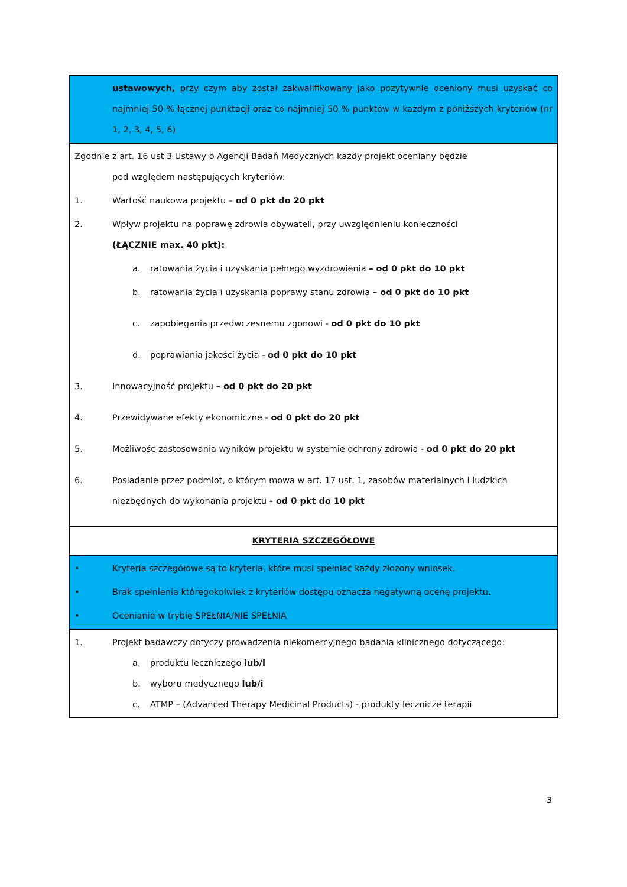| ustawowych, przy czym aby został zakwalifikowany jako pozytywnie oceniony musi uzyskać co najmniej 50 % łącznej punktacji oraz co najmniej 50 % punktów w każdym z poniższych kryteriów (nr 1, 2, 3, 4, 5, 6) |
| Zgodnie z art. 16 ust 3 Ustawy o Agencji Badań Medycznych każdy projekt oceniany będzie pod względem następujących kryteriów: 1. Wartość naukowa projektu – od 0 pkt do 20 pkt 2. Wpływ projektu na poprawę zdrowia obywateli, przy uwzględnieniu konieczności (ŁĄCZNIE max. 40 pkt): a. ratowania życia i uzyskania pełnego wyzdrowienia – od 0 pkt do 10 pkt b. ratowania życia i uzyskania poprawy stanu zdrowia – od 0 pkt do 10 pkt c. zapobiegania przedwczesnemu zgonowi - od 0 pkt do 10 pkt d. poprawiania jakości życia - od 0 pkt do 10 pkt 3. Innowacyjność projektu – od 0 pkt do 20 pkt 4. Przewidywane efekty ekonomiczne - od 0 pkt do 20 pkt 5. Możliwość zastosowania wyników projektu w systemie ochrony zdrowia - od 0 pkt do 20 pkt 6. Posiadanie przez podmiot, o którym mowa w art. 17 ust. 1, zasobów materialnych i ludzkich niezbędnych do wykonania projektu - od 0 pkt do 10 pkt |
| KRYTERIA SZCZEGÓŁOWE |
| • Kryteria szczegółowe są to kryteria, które musi spełniać każdy złożony wniosek. • Brak spełnienia któregokolwiek z kryteriów dostępu oznacza negatywną ocenę projektu. • Ocenianie w trybie SPEŁNIA/NIE SPEŁNIA |
| 1. Projekt badawczy dotyczy prowadzenia niekomercyjnego badania klinicznego dotyczącego: a. produktu leczniczego lub/i b. wyboru medycznego lub/i c. ATMP – (Advanced Therapy Medicinal Products) - produkty lecznicze terapii |
3